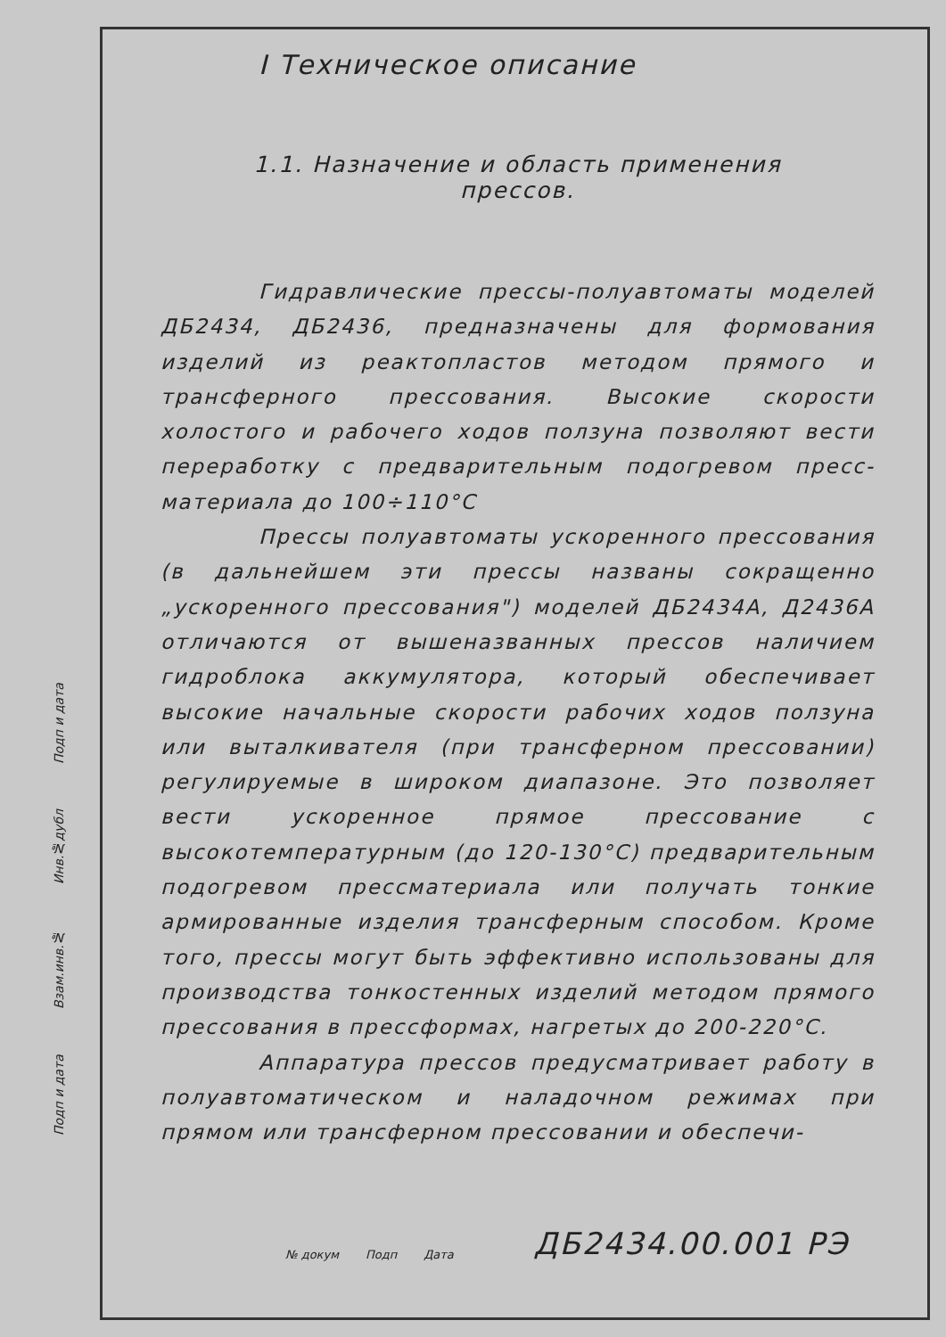Подп и дата Взам.инв.№ Инв.№дубл Подп и дата
I Техническое описание
1.1. Назначение и область применения
прессов.
Гидравлические прессы-полуавтоматы моделей ДБ2434, ДБ2436, предназначены для формования изделий из реактопластов методом прямого и трансферного прессования. Высокие скорости холостого и рабочего ходов ползуна позволяют вести переработку с предварительным подогревом пресс-материала до 100÷110°С
Прессы полуавтоматы ускоренного прессования (в дальнейшем эти прессы названы сокращенно „ускоренного прессования") моделей ДБ2434А, Д2436А отличаются от вышеназванных прессов наличием гидроблока аккумулятора, который обеспечивает высокие начальные скорости рабочих ходов ползуна или выталкивателя (при трансферном прессовании) регулируемые в широком диапазоне. Это позволяет вести ускоренное прямое прессование с высокотемпературным (до 120-130°С) предварительным подогревом прессматериала или получать тонкие армированные изделия трансферным способом. Кроме того, прессы могут быть эффективно использованы для производства тонкостенных изделий методом прямого прессования в прессформах, нагретых до 200-220°С.
Аппаратура прессов предусматривает работу в полуавтоматическом и наладочном режимах при прямом или трансферном прессовании и обеспечи-
№ докум Подп Дата
ДБ2434.00.001 РЭ